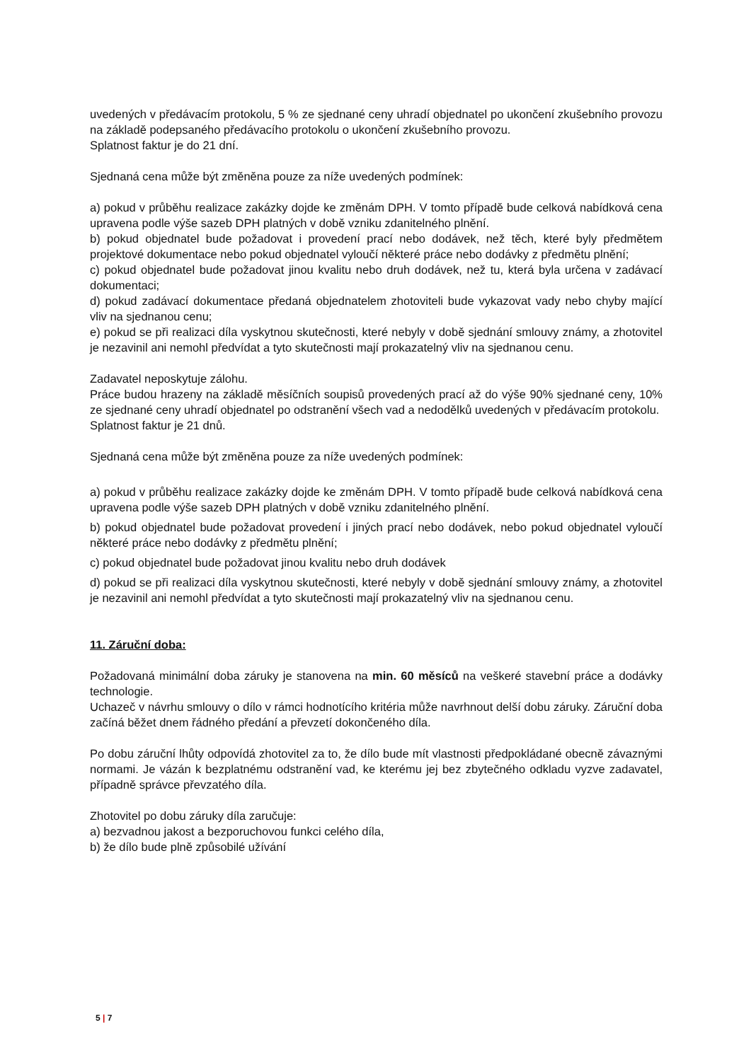uvedených v předávacím protokolu, 5 % ze sjednané ceny uhradí objednatel po ukončení zkušebního provozu na základě podepsaného předávacího protokolu o ukončení zkušebního provozu.
Splatnost faktur je do 21 dní.
Sjednaná cena může být změněna pouze za níže uvedených podmínek:
a) pokud v průběhu realizace zakázky dojde ke změnám DPH. V tomto případě bude celková nabídková cena upravena podle výše sazeb DPH platných v době vzniku zdanitelného plnění.
b) pokud objednatel bude požadovat i provedení prací nebo dodávek, než těch, které byly předmětem projektové dokumentace nebo pokud objednatel vyloučí některé práce nebo dodávky z předmětu plnění;
c) pokud objednatel bude požadovat jinou kvalitu nebo druh dodávek, než tu, která byla určena v zadávací dokumentaci;
d) pokud zadávací dokumentace předaná objednatelem zhotoviteli bude vykazovat vady nebo chyby mající vliv na sjednanou cenu;
e) pokud se při realizaci díla vyskytnou skutečnosti, které nebyly v době sjednání smlouvy známy, a zhotovitel je nezavinil ani nemohl předvídat a tyto skutečnosti mají prokazatelný vliv na sjednanou cenu.
Zadavatel neposkytuje zálohu.
Práce budou hrazeny na základě měsíčních soupisů provedených prací až do výše 90% sjednané ceny, 10% ze sjednané ceny uhradí objednatel po odstranění všech vad a nedodělků uvedených v předávacím protokolu.
Splatnost faktur je 21 dnů.
Sjednaná cena může být změněna pouze za níže uvedených podmínek:
a) pokud v průběhu realizace zakázky dojde ke změnám DPH. V tomto případě bude celková nabídková cena upravena podle výše sazeb DPH platných v době vzniku zdanitelného plnění.
b) pokud objednatel bude požadovat provedení i jiných prací nebo dodávek, nebo pokud objednatel vyloučí některé práce nebo dodávky z předmětu plnění;
c) pokud objednatel bude požadovat jinou kvalitu nebo druh dodávek
d) pokud se při realizaci díla vyskytnou skutečnosti, které nebyly v době sjednání smlouvy známy, a zhotovitel je nezavinil ani nemohl předvídat a tyto skutečnosti mají prokazatelný vliv na sjednanou cenu.
11. Záruční doba:
Požadovaná minimální doba záruky je stanovena na min. 60 měsíců na veškeré stavební práce a dodávky technologie.
Uchazeč v návrhu smlouvy o dílo v rámci hodnotícího kritéria může navrhnout delší dobu záruky. Záruční doba začíná běžet dnem řádného předání a převzetí dokončeného díla.
Po dobu záruční lhůty odpovídá zhotovitel za to, že dílo bude mít vlastnosti předpokládané obecně závaznými normami. Je vázán k bezplatnému odstranění vad, ke kterému jej bez zbytečného odkladu vyzve zadavatel, případně správce převzatého díla.
Zhotovitel po dobu záruky díla zaručuje:
a) bezvadnou jakost a bezporuchovou funkci celého díla,
b) že dílo bude plně způsobilé užívání
5 | 7